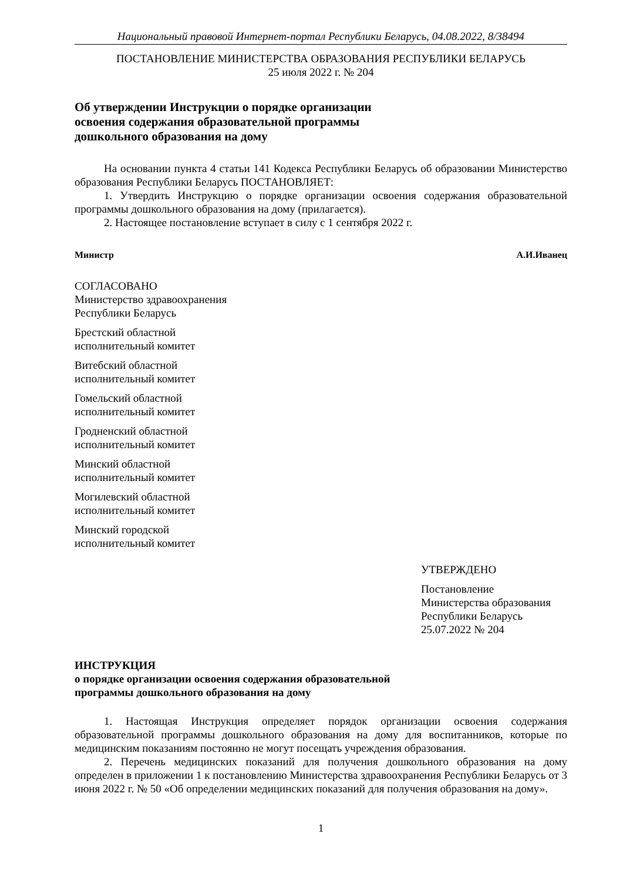Национальный правовой Интернет-портал Республики Беларусь, 04.08.2022, 8/38494
ПОСТАНОВЛЕНИЕ МИНИСТЕРСТВА ОБРАЗОВАНИЯ РЕСПУБЛИКИ БЕЛАРУСЬ
25 июля 2022 г. № 204
Об утверждении Инструкции о порядке организации
освоения содержания образовательной программы
дошкольного образования на дому
На основании пункта 4 статьи 141 Кодекса Республики Беларусь об образовании Министерство образования Республики Беларусь ПОСТАНОВЛЯЕТ:
1. Утвердить Инструкцию о порядке организации освоения содержания образовательной программы дошкольного образования на дому (прилагается).
2. Настоящее постановление вступает в силу с 1 сентября 2022 г.
Министр А.И.Иванец
СОГЛАСОВАНО
Министерство здравоохранения
Республики Беларусь
Брестский областной
исполнительный комитет
Витебский областной
исполнительный комитет
Гомельский областной
исполнительный комитет
Гродненский областной
исполнительный комитет
Минский областной
исполнительный комитет
Могилевский областной
исполнительный комитет
Минский городской
исполнительный комитет
УТВЕРЖДЕНО
Постановление
Министерства образования
Республики Беларусь
25.07.2022 № 204
ИНСТРУКЦИЯ
о порядке организации освоения содержания образовательной
программы дошкольного образования на дому
1. Настоящая Инструкция определяет порядок организации освоения содержания образовательной программы дошкольного образования на дому для воспитанников, которые по медицинским показаниям постоянно не могут посещать учреждения образования.
2. Перечень медицинских показаний для получения дошкольного образования на дому определен в приложении 1 к постановлению Министерства здравоохранения Республики Беларусь от 3 июня 2022 г. № 50 «Об определении медицинских показаний для получения образования на дому».
1